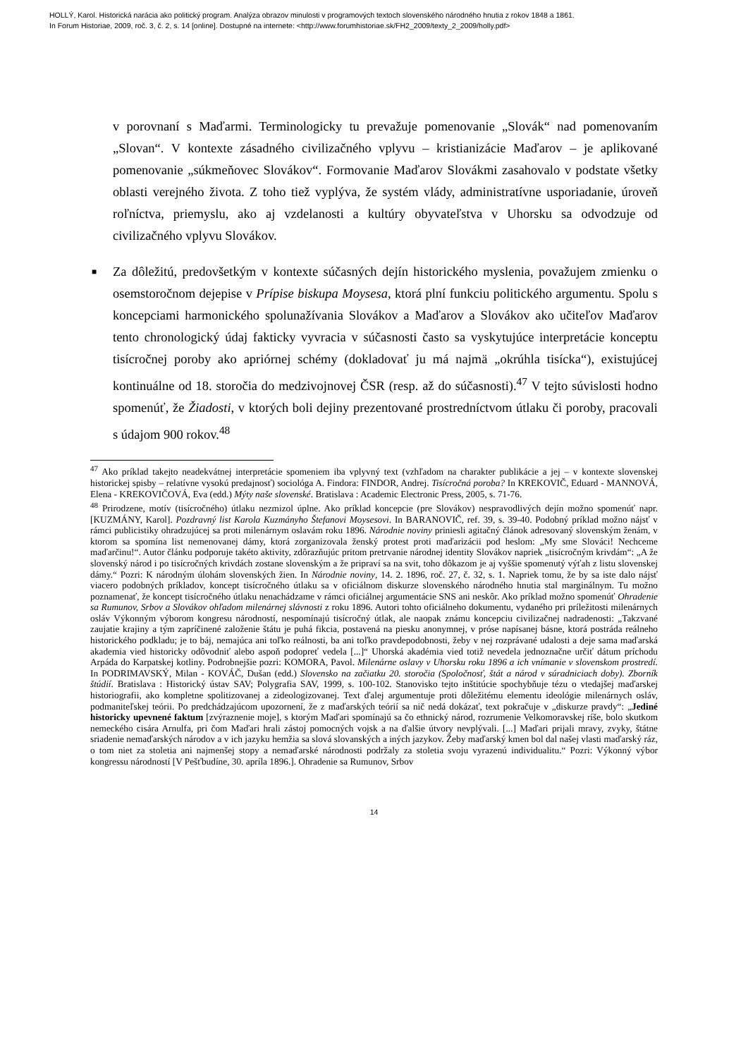HOLLÝ, Karol. Historická narácia ako politický program. Analýza obrazov minulosti v programových textoch slovenského národného hnutia z rokov 1848 a 1861.
In Forum Historiae, 2009, roč. 3, č. 2, s. 14 [online]. Dostupné na internete: <http://www.forumhistoriae.sk/FH2_2009/texty_2_2009/holly.pdf>
v porovnaní s Maďarmi. Terminologicky tu prevažuje pomenovanie „Slovák“ nad pomenovaním „Slovan“. V kontexte zásadného civilizačného vplyvu – kristianizácie Maďarov – je aplikované pomenovanie „súkmeňovec Slovákov“. Formovanie Maďarov Slovákmi zasahovalo v podstate všetky oblasti verejného života. Z toho tiež vyplýva, že systém vlády, administratívne usporiadanie, úroveň roľníctva, priemyslu, ako aj vzdelanosti a kultúry obyvateľstva v Uhorsku sa odvodzuje od civilizačného vplyvu Slovákov.
■ Za dôležitú, predovšetkým v kontexte súčasných dejín historického myslenia, považujem zmienku o osemstoročnom dejepise v Prípise biskupa Moysesa, ktorá plní funkciu politického argumentu. Spolu s koncepciami harmonického spolunažívania Slovákov a Maďarov a Slovákov ako učiteľov Maďarov tento chronologický údaj fakticky vyvracia v súčasnosti často sa vyskytujúce interpretácie konceptu tisícročnej poroby ako apriórnej schémy (dokladovať ju má najmä „okrúhla tisícka“), existujúcej kontinuálne od 18. storočia do medzivojnovej ČSR (resp. až do súčasnosti).<sup>47</sup> V tejto súvislosti hodno spomenúť, že Žiadosti, v ktorých boli dejiny prezentované prostredníctvom útlaku či poroby, pracovali s údajom 900 rokov.<sup>48</sup>
<sup>47</sup> Ako príklad takejto neadekvátnej interpretácie spomeniem iba vplyvný text (vzhľadom na charakter publikácie a jej – v kontexte slovenskej historickej spisby – relatívne vysokú predajnosť) sociológa A. Findora: FINDOR, Andrej. Tisícročná poroba? In KREKOVIČ, Eduard - MANNOVÁ, Elena - KREKOVIČOVÁ, Eva (edd.) Mýty naše slovenské. Bratislava : Academic Electronic Press, 2005, s. 71-76.
<sup>48</sup> Prirodzene, motív (tisícročného) útlaku nezmizol úplne. Ako príklad koncepcie (pre Slovákov) nespravodlivých dejín možno spomenúť napr. [KUZMÁNY, Karol]. Pozdravný list Karola Kuzmányho Štefanovi Moysesovi. In BARANOVIČ, ref. 39, s. 39-40. Podobný príklad možno nájsť v rámci publicistiky ohradzujúcej sa proti milenárnym oslavám roku 1896. Národnie noviny priniesli agitačný článok adresovaný slovenským ženám, v ktorom sa spomína list nemenovanej dámy, ktorá zorganizovala ženský protest proti maďarizácii pod heslom: „My sme Slováci! Nechceme maďarčinu!“. Autor článku podporuje takéto aktivity, zdôrazňujúc pritom pretrvanie národnej identity Slovákov napriek „tisícročným krivdám“: „A že slovenský národ i po tisícročných krivdách zostane slovenským a že pripraví sa na svit, toho dôkazom je aj vyššie spomenutý výťah z listu slovenskej dámy.“ Pozri: K národným úlohám slovenských žien. In Národnie noviny, 14. 2. 1896, roč. 27, č. 32, s. 1. Napriek tomu, že by sa iste dalo nájsť viacero podobných príkladov, koncept tisícročného útlaku sa v oficiálnom diskurze slovenského národného hnutia stal marginálnym. Tu možno poznamenať, že koncept tisícročného útlaku nenachádzame v rámci oficiálnej argumentácie SNS ani neskôr. Ako príklad možno spomenúť Ohradenie sa Rumunov, Srbov a Slovákov ohľadom milenárnej slávnosti z roku 1896. Autori tohto oficiálneho dokumentu, vydaného pri príležitosti milenárnych osláv Výkonným výborom kongresu národností, nespomínajú tisícročný útlak, ale naopak známu koncepciu civilizačnej nadradenosti: „Takzvané zaujatie krajiny a tým zapríčinené založenie štátu je puhá fikcia, postavená na piesku anonymnej, v próse napísanej básne, ktorá postráda reálneho historického podkladu; je to báj, nemajúca ani toľko reálnosti, ba ani toľko pravdepodobnosti, žeby v nej rozprávané udalosti a deje sama maďarská akademia vied historicky odôvodniť alebo aspoň podopreť vedela [...]“ Uhorská akadémia vied totiž nevedela jednoznačne určiť dátum príchodu Arpáda do Karpatskej kotliny. Podrobnejšie pozri: KOMORA, Pavol. Milenárne oslavy v Uhorsku roku 1896 a ich vnímanie v slovenskom prostredí. In PODRIMAVSKÝ, Milan - KOVÁČ, Dušan (edd.) Slovensko na začiatku 20. storočia (Spoločnosť, štát a národ v súradniciach doby). Zborník štúdií. Bratislava : Historický ústav SAV; Polygrafia SAV, 1999, s. 100-102. Stanovisko tejto inštitúcie spochybňuje tézu o vtedajšej maďarskej historiografii, ako kompletne spolitizovanej a zideologizovanej. Text ďalej argumentuje proti dôležitému elementu ideológie milenárnych osláv, podmaniteľskej teórii. Po predchádzajúcom upozornení, že z maďarských teórií sa nič nedá dokázať, text pokračuje v „diskurze pravdy“: „Jediné historicky upevnené faktum [zvýraznenie moje], s ktorým Maďari spomínajú sa čo ethnický národ, rozrumenie Velkomoravskej ríše, bolo skutkom nemeckého cisára Arnulfa, pri čom Maďari hrali zástoj pomocných vojsk a na ďalšie útvory nevplývali. [...] Maďari prijali mravy, zvyky, štátne sriadenie nemaďarských národov a v ich jazyku hemžia sa slová slovanských a iných jazykov. Žeby maďarský kmen bol dal našej vlasti maďarský ráz, o tom niet za stoletia ani najmenšej stopy a nemaďarské národnosti podržaly za stoletia svoju vyrazenú individualitu.“ Pozri: Výkonný výbor kongressu národností [V Pešťbudíne, 30. apríla 1896.]. Ohradenie sa Rumunov, Srbov
14